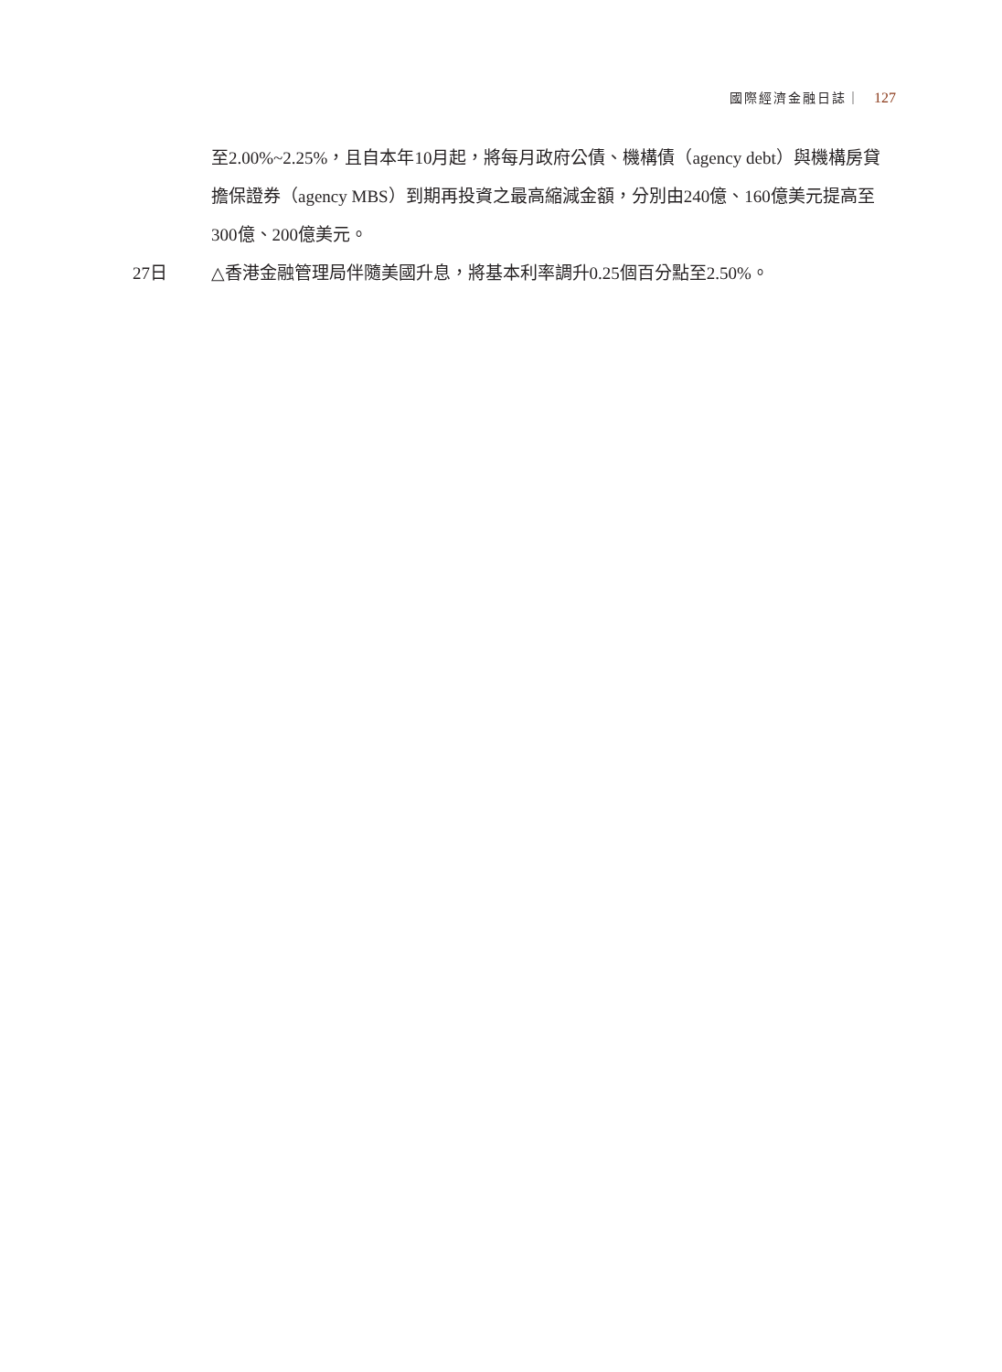國際經濟金融日誌｜ 127
至2.00%~2.25%，且自本年10月起，將每月政府公債、機構債（agency debt）與機構房貸擔保證券（agency MBS）到期再投資之最高縮減金額，分別由240億、160億美元提高至300億、200億美元。
27日 △香港金融管理局伴隨美國升息，將基本利率調升0.25個百分點至2.50%。